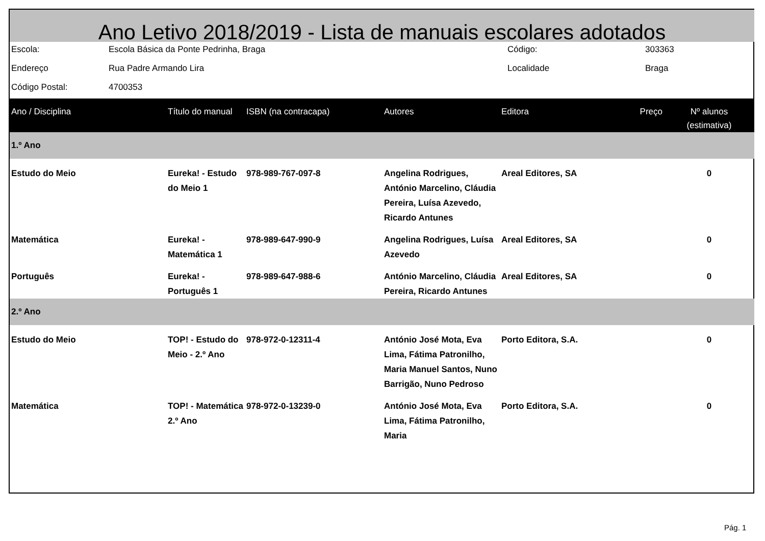Ano Letivo 2018/2019 - Lista de manuais escolares adotados
| Escola: | Escola Básica da Ponte Pedrinha, Braga | Código: | 303363 |
| Endereço | Rua Padre Armando Lira | Localidade | Braga |
| Código Postal: | 4700353 | | |
| Ano / Disciplina | Título do manual | ISBN (na contracapa) | Autores | Editora | Preço | Nº alunos (estimativa) |
| --- | --- | --- | --- | --- | --- | --- |
| 1.º Ano | | | | | | |
| Estudo do Meio | Eureka! - Estudo do Meio 1 | 978-989-767-097-8 | Angelina Rodrigues, António Marcelino, Cláudia Pereira, Luísa Azevedo, Ricardo Antunes | Areal Editores, SA | | 0 |
| Matemática | Eureka! - Matemática 1 | 978-989-647-990-9 | Angelina Rodrigues, Luísa Azevedo | Areal Editores, SA | | 0 |
| Português | Eureka! - Português 1 | 978-989-647-988-6 | António Marcelino, Cláudia Pereira, Ricardo Antunes | Areal Editores, SA | | 0 |
| 2.º Ano | | | | | | |
| Estudo do Meio | TOP! - Estudo do Meio - 2.º Ano | 978-972-0-12311-4 | António José Mota, Eva Lima, Fátima Patronilho, Maria Manuel Santos, Nuno Barrigão, Nuno Pedroso | Porto Editora, S.A. | | 0 |
| Matemática | TOP! - Matemática 2.º Ano | 978-972-0-13239-0 | António José Mota, Eva Lima, Fátima Patronilho, Maria | Porto Editora, S.A. | | 0 |
Pág. 1